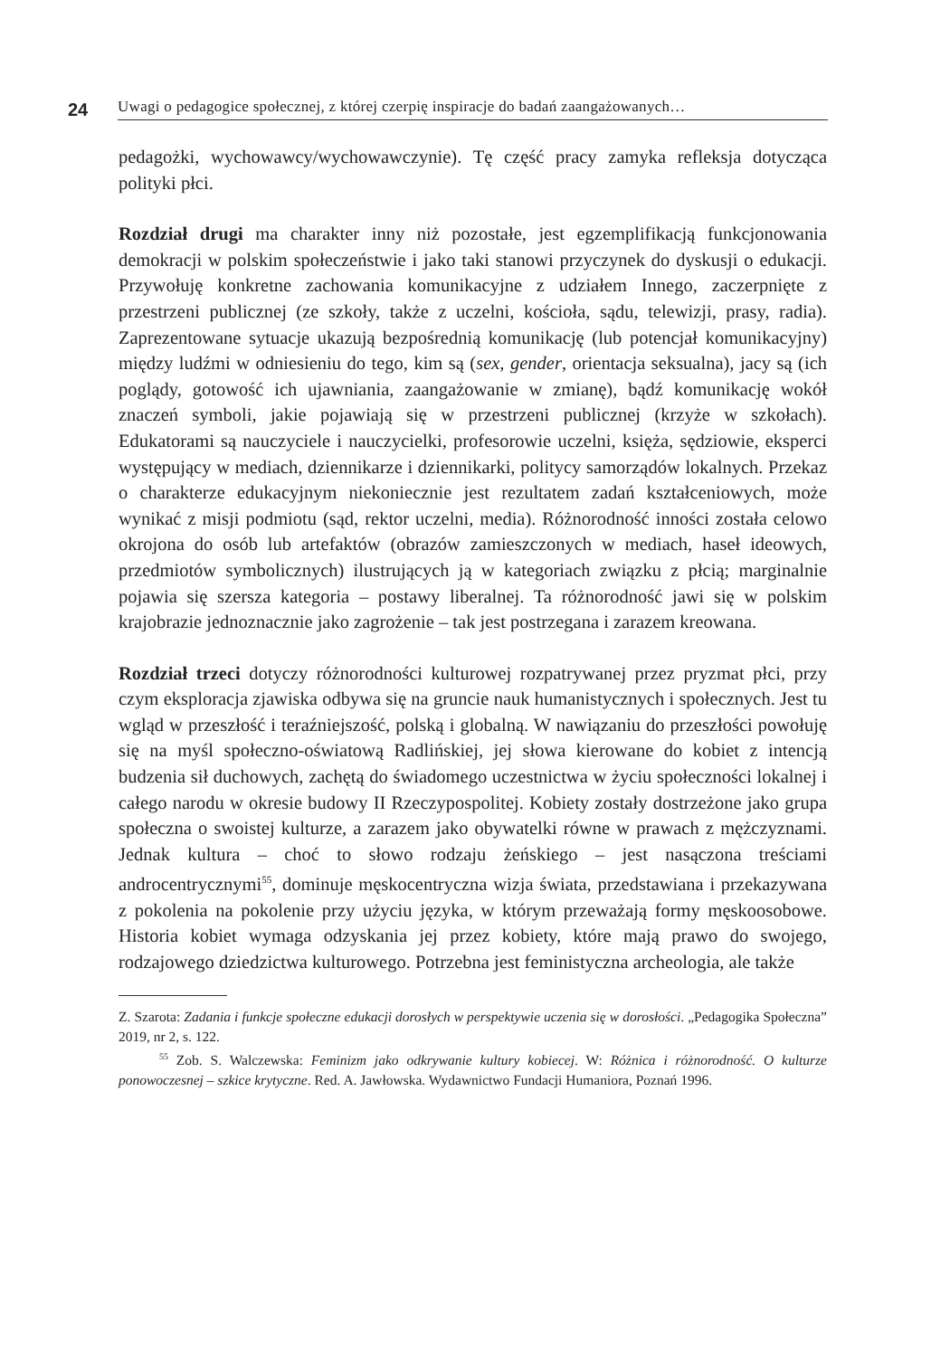24 Uwagi o pedagogice społecznej, z której czerpię inspiracje do badań zaangażowanych…
pedagożki, wychowawcy/wychowawczynie). Tę część pracy zamyka refleksja dotycząca polityki płci.
Rozdział drugi ma charakter inny niż pozostałe, jest egzemplifikacją funkcjonowania demokracji w polskim społeczeństwie i jako taki stanowi przyczynek do dyskusji o edukacji. Przywołuję konkretne zachowania komunikacyjne z udziałem Innego, zaczerpnięte z przestrzeni publicznej (ze szkoły, także z uczelni, kościoła, sądu, telewizji, prasy, radia). Zaprezentowane sytuacje ukazują bezpośrednią komunikację (lub potencjał komunikacyjny) między ludźmi w odniesieniu do tego, kim są (sex, gender, orientacja seksualna), jacy są (ich poglądy, gotowość ich ujawniania, zaangażowanie w zmianę), bądź komunikację wokół znaczeń symboli, jakie pojawiają się w przestrzeni publicznej (krzyże w szkołach). Edukatorami są nauczyciele i nauczycielki, profesorowie uczelni, księża, sędziowie, eksperci występujący w mediach, dziennikarze i dziennikarki, politycy samorządów lokalnych. Przekaz o charakterze edukacyjnym niekoniecznie jest rezultatem zadań kształceniowych, może wynikać z misji podmiotu (sąd, rektor uczelni, media). Różnorodność inności została celowo okrojona do osób lub artefaktów (obrazów zamieszczonych w mediach, haseł ideowych, przedmiotów symbolicznych) ilustrujących ją w kategoriach związku z płcią; marginalnie pojawia się szersza kategoria – postawy liberalnej. Ta różnorodność jawi się w polskim krajobrazie jednoznacznie jako zagrożenie – tak jest postrzegana i zarazem kreowana.
Rozdział trzeci dotyczy różnorodności kulturowej rozpatrywanej przez pryzmat płci, przy czym eksploracja zjawiska odbywa się na gruncie nauk humanistycznych i społecznych. Jest tu wgląd w przeszłość i teraźniejszość, polską i globalną. W nawiązaniu do przeszłości powołuję się na myśl społeczno-oświatową Radlińskiej, jej słowa kierowane do kobiet z intencją budzenia sił duchowych, zachętą do świadomego uczestnictwa w życiu społeczności lokalnej i całego narodu w okresie budowy II Rzeczypospolitej. Kobiety zostały dostrzeżone jako grupa społeczna o swoistej kulturze, a zarazem jako obywatelki równe w prawach z mężczyznami. Jednak kultura – choć to słowo rodzaju żeńskiego – jest nasączona treściami androcentrycznymi<sup>55</sup>, dominuje męskocentryczna wizja świata, przedstawiana i przekazywana z pokolenia na pokolenie przy użyciu języka, w którym przeważają formy męskoosobowe. Historia kobiet wymaga odzyskania jej przez kobiety, które mają prawo do swojego, rodzajowego dziedzictwa kulturowego. Potrzebna jest feministyczna archeologia, ale także
Z. Szarota: Zadania i funkcje społeczne edukacji dorosłych w perspektywie uczenia się w dorosłości. „Pedagogika Społeczna” 2019, nr 2, s. 122.
<sup>55</sup> Zob. S. Walczewska: Feminizm jako odkrywanie kultury kobiecej. W: Różnica i różnorodność. O kulturze ponowoczesnej – szkice krytyczne. Red. A. Jawłowska. Wydawnictwo Fundacji Humaniora, Poznań 1996.